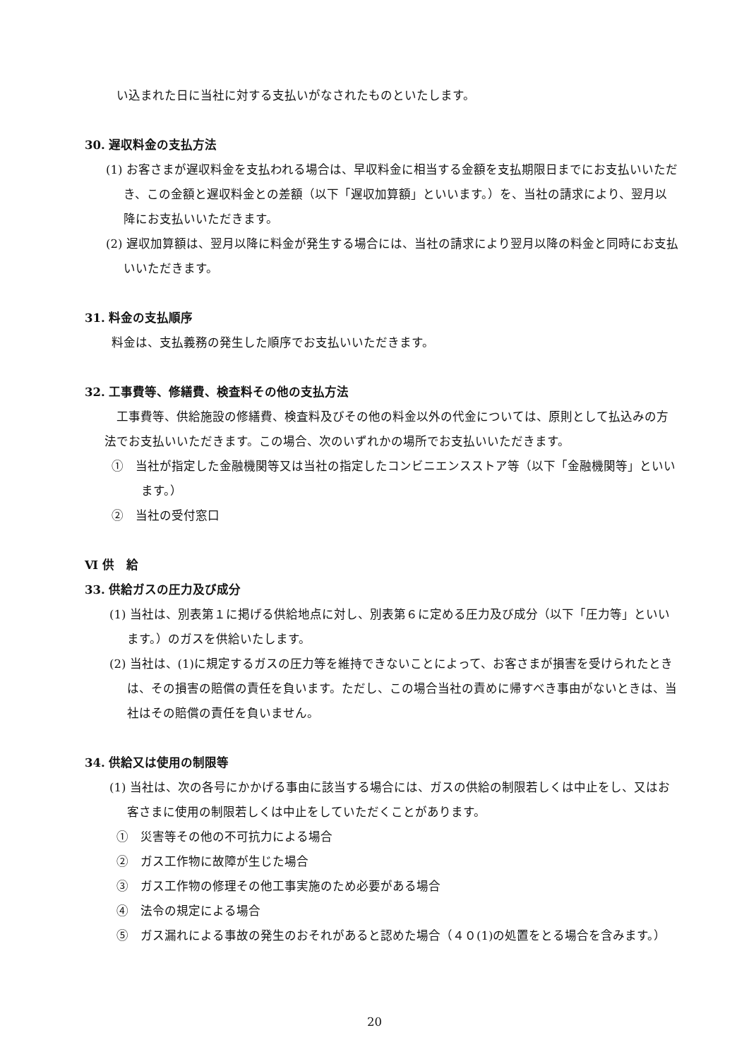い込まれた日に当社に対する支払いがなされたものといたします。
30. 遅収料金の支払方法
(1) お客さまが遅収料金を支払われる場合は、早収料金に相当する金額を支払期限日までにお支払いいただき、この金額と遅収料金との差額（以下「遅収加算額」といいます。）を、当社の請求により、翌月以降にお支払いいただきます。
(2) 遅収加算額は、翌月以降に料金が発生する場合には、当社の請求により翌月以降の料金と同時にお支払いいただきます。
31. 料金の支払順序
料金は、支払義務の発生した順序でお支払いいただきます。
32. 工事費等、修繕費、検査料その他の支払方法
工事費等、供給施設の修繕費、検査料及びその他の料金以外の代金については、原則として払込みの方法でお支払いいただきます。この場合、次のいずれかの場所でお支払いいただきます。
①　当社が指定した金融機関等又は当社の指定したコンビニエンスストア等（以下「金融機関等」といいます。）
②　当社の受付窓口
Ⅵ 供　給
33. 供給ガスの圧力及び成分
(1) 当社は、別表第１に掲げる供給地点に対し、別表第６に定める圧力及び成分（以下「圧力等」といいます。）のガスを供給いたします。
(2) 当社は、(1)に規定するガスの圧力等を維持できないことによって、お客さまが損害を受けられたときは、その損害の賠償の責任を負います。ただし、この場合当社の責めに帰すべき事由がないときは、当社はその賠償の責任を負いません。
34. 供給又は使用の制限等
(1) 当社は、次の各号にかかげる事由に該当する場合には、ガスの供給の制限若しくは中止をし、又はお客さまに使用の制限若しくは中止をしていただくことがあります。
①　災害等その他の不可抗力による場合
②　ガス工作物に故障が生じた場合
③　ガス工作物の修理その他工事実施のため必要がある場合
④　法令の規定による場合
⑤　ガス漏れによる事故の発生のおそれがあると認めた場合（４０(1)の処置をとる場合を含みます。）
20